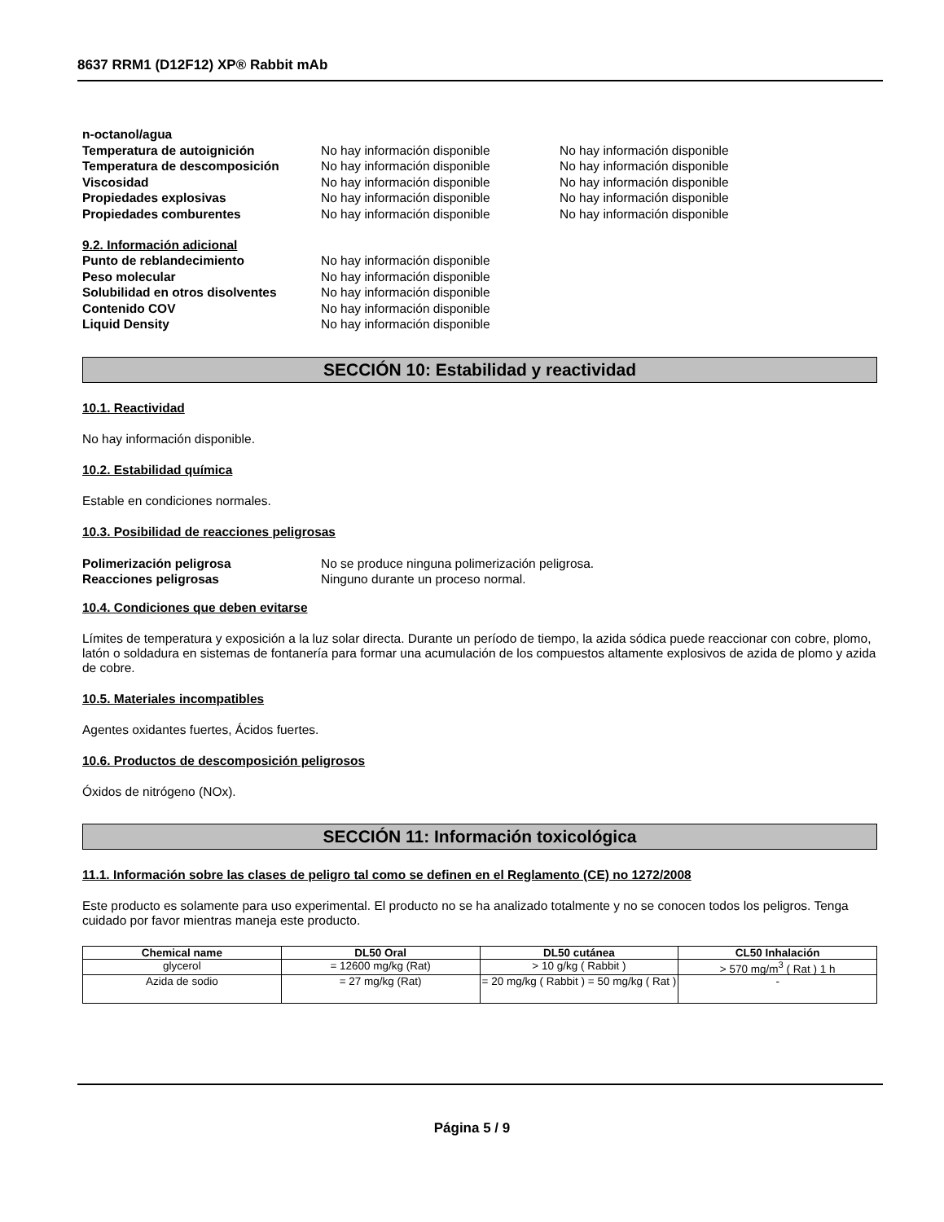8637 RRM1 (D12F12) XP® Rabbit mAb
n-octanol/agua
Temperatura de autoignición No hay información disponible No hay información disponible
Temperatura de descomposición No hay información disponible No hay información disponible
Viscosidad No hay información disponible No hay información disponible
Propiedades explosivas No hay información disponible No hay información disponible
Propiedades comburentes No hay información disponible No hay información disponible
9.2. Información adicional
Punto de reblandecimiento No hay información disponible
Peso molecular No hay información disponible
Solubilidad en otros disolventes No hay información disponible
Contenido COV No hay información disponible
Liquid Density No hay información disponible
SECCIÓN 10: Estabilidad y reactividad
10.1. Reactividad
No hay información disponible.
10.2. Estabilidad química
Estable en condiciones normales.
10.3. Posibilidad de reacciones peligrosas
Polimerización peligrosa No se produce ninguna polimerización peligrosa.
Reacciones peligrosas Ninguno durante un proceso normal.
10.4. Condiciones que deben evitarse
Límites de temperatura y exposición a la luz solar directa. Durante un período de tiempo, la azida sódica puede reaccionar con cobre, plomo, latón o soldadura en sistemas de fontanería para formar una acumulación de los compuestos altamente explosivos de azida de plomo y azida de cobre.
10.5. Materiales incompatibles
Agentes oxidantes fuertes, Ácidos fuertes.
10.6. Productos de descomposición peligrosos
Óxidos de nitrógeno (NOx).
SECCIÓN 11: Información toxicológica
11.1. Información sobre las clases de peligro tal como se definen en el Reglamento (CE) no 1272/2008
Este producto es solamente para uso experimental. El producto no se ha analizado totalmente y no se conocen todos los peligros. Tenga cuidado por favor mientras maneja este producto.
| Chemical name | DL50 Oral | DL50 cutánea | CL50 Inhalación |
| --- | --- | --- | --- |
| glycerol | = 12600 mg/kg (Rat) | > 10 g/kg ( Rabbit ) | > 570 mg/m<sup>3</sup> ( Rat ) 1 h |
| Azida de sodio | = 27 mg/kg (Rat) | = 20 mg/kg ( Rabbit ) = 50 mg/kg ( Rat ) | - |
Página 5 / 9